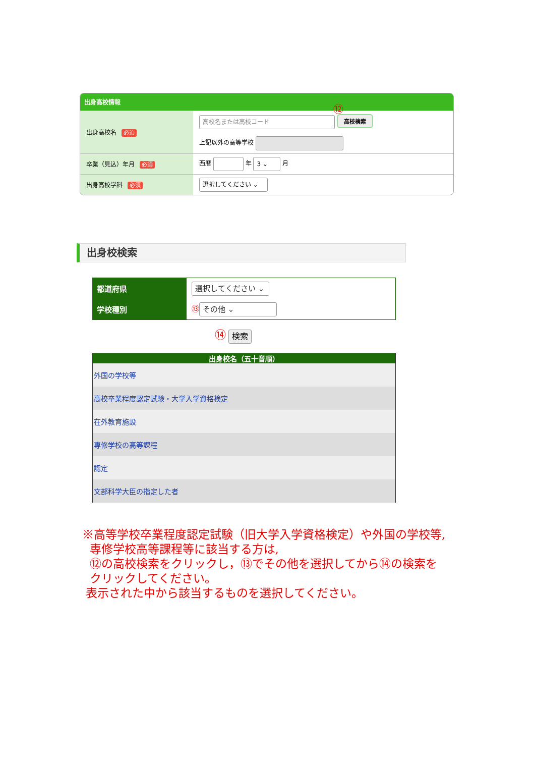出身高校情報
| 出身高校名 必須 | 高校名または高校コード ⑫ 高校検索 上記以外の高等学校 |
| 卒業（見込）年月 必須 | 西暦 年 3 ⌄ 月 |
| 出身高校学科 必須 | 選択してください ⌄ |
出身校検索
| 都道府県 | 選択してください ⌄ |
| 学校種別 | ⑬ その他 ⌄ |
⑭ 検索
| 出身校名（五十音順） |
| --- |
| 外国の学校等 |
| 高校卒業程度認定試験・大学入学資格検定 |
| 在外教育施設 |
| 専修学校の高等課程 |
| 認定 |
| 文部科学大臣の指定した者 |
※高等学校卒業程度認定試験（旧大学入学資格検定）や外国の学校等,
専修学校高等課程等に該当する方は,
⑫の高校検索をクリックし，⑬でその他を選択してから⑭の検索を
クリックしてください。
表示された中から該当するものを選択してください。